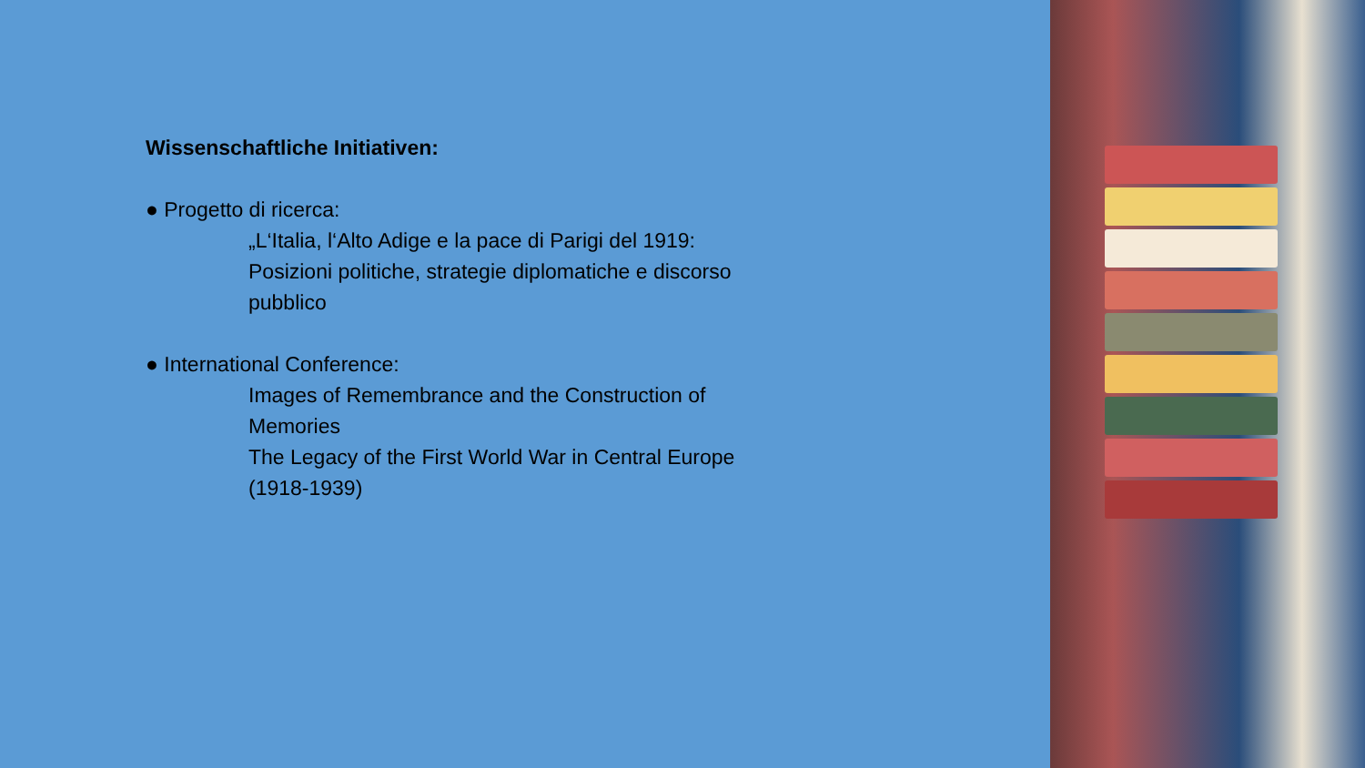Wissenschaftliche Initiativen:
● Progetto di ricerca:
„L‘Italia, l‘Alto Adige e la pace di Parigi del 1919: Posizioni politiche, strategie diplomatiche e discorso pubblico
● International Conference:
Images of Remembrance and the Construction of Memories
The Legacy of the First World War in Central Europe (1918-1939)